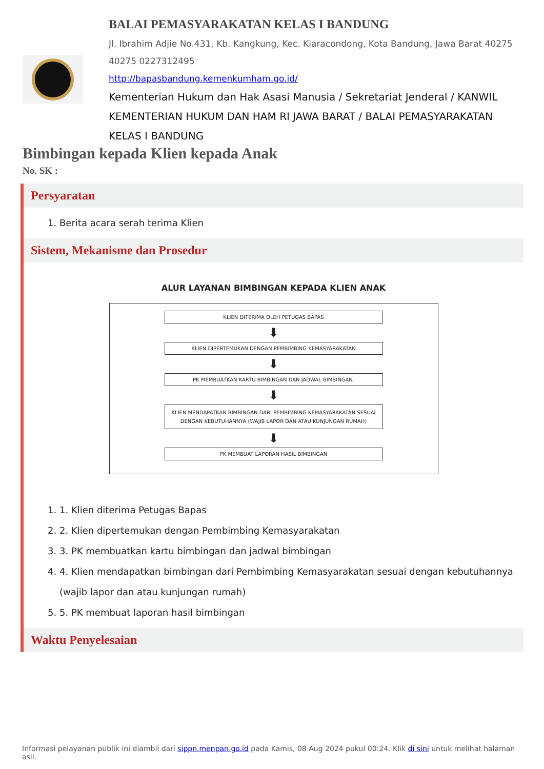BALAI PEMASYARAKATAN KELAS I BANDUNG
Jl. Ibrahim Adjie No.431, Kb. Kangkung, Kec. Kiaracondong, Kota Bandung, Jawa Barat 40275
40275 0227312495
http://bapasbandung.kemenkumham.go.id/
Kementerian Hukum dan Hak Asasi Manusia / Sekretariat Jenderal / KANWIL KEMENTERIAN HUKUM DAN HAM RI JAWA BARAT / BALAI PEMASYARAKATAN KELAS I BANDUNG
Bimbingan kepada Klien kepada Anak
No. SK :
Persyaratan
1. Berita acara serah terima Klien
Sistem, Mekanisme dan Prosedur
ALUR LAYANAN BIMBINGAN KEPADA KLIEN ANAK
KLIEN DITERIMA OLEH PETUGAS BAPAS
⬇
KLIEN DIPERTEMUKAN DENGAN PEMBIMBING KEMASYARAKATAN
⬇
PK MEMBUATKAN KARTU BIMBINGAN DAN JADWAL BIMBINGAN.
⬇
KLIEN MENDAPATKAN BIMBINGAN DARI PEMBIMBING KEMASYARAKATAN SESUAI DENGAN KEBUTUHANNYA (WAJIB LAPOR DAN ATAU KUNJUNGAN RUMAH)
⬇
PK MEMBUAT LAPORAN HASIL BIMBINGAN
1. 1. Klien diterima Petugas Bapas
2. 2. Klien dipertemukan dengan Pembimbing Kemasyarakatan
3. 3. PK membuatkan kartu bimbingan dan jadwal bimbingan
4. 4. Klien mendapatkan bimbingan dari Pembimbing Kemasyarakatan sesuai dengan kebutuhannya (wajib lapor dan atau kunjungan rumah)
5. 5. PK membuat laporan hasil bimbingan
Waktu Penyelesaian
Informasi pelayanan publik ini diambil dari sippn.menpan.go.id pada Kamis, 08 Aug 2024 pukul 00:24. Klik di sini untuk melihat halaman asli.